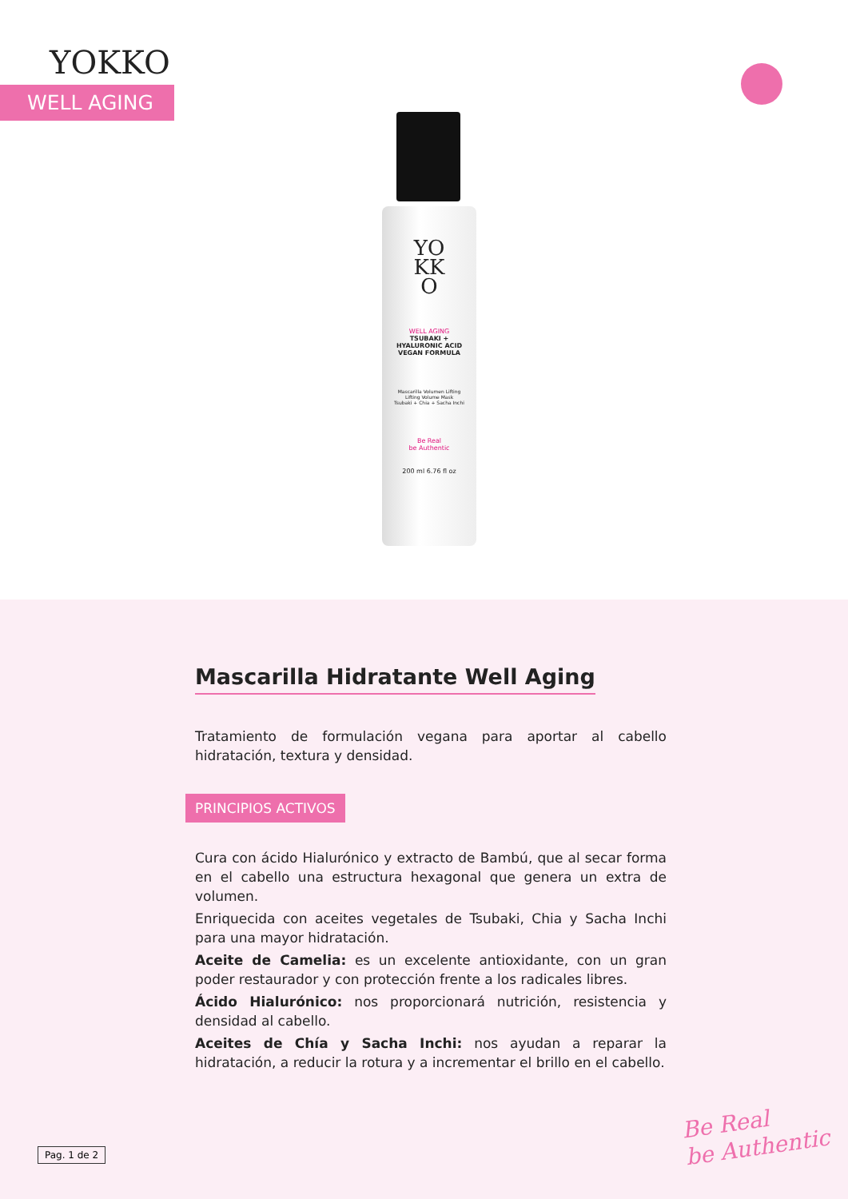YOKKO
WELL AGING
YO
KK
O
WELL AGING
TSUBAKI +
HYALURONIC ACID
VEGAN FORMULA
Mascarilla Volumen Lifting
Lifting Volume Mask
Tsubaki + Chia + Sacha Inchi
Be Real
be Authentic
200 ml 6.76 fl oz
Mascarilla Hidratante Well Aging
Tratamiento de formulación vegana para aportar al cabello hidratación, textura y densidad.
PRINCIPIOS ACTIVOS
Cura con ácido Hialurónico y extracto de Bambú, que al secar forma en el cabello una estructura hexagonal que genera un extra de volumen.
Enriquecida con aceites vegetales de Tsubaki, Chia y Sacha Inchi para una mayor hidratación.
Aceite de Camelia: es un excelente antioxidante, con un gran poder restaurador y con protección frente a los radicales libres.
Ácido Hialurónico: nos proporcionará nutrición, resistencia y densidad al cabello.
Aceites de Chía y Sacha Inchi: nos ayudan a reparar la hidratación, a reducir la rotura y a incrementar el brillo en el cabello.
Pag. 1 de 2
Be Real
be Authentic